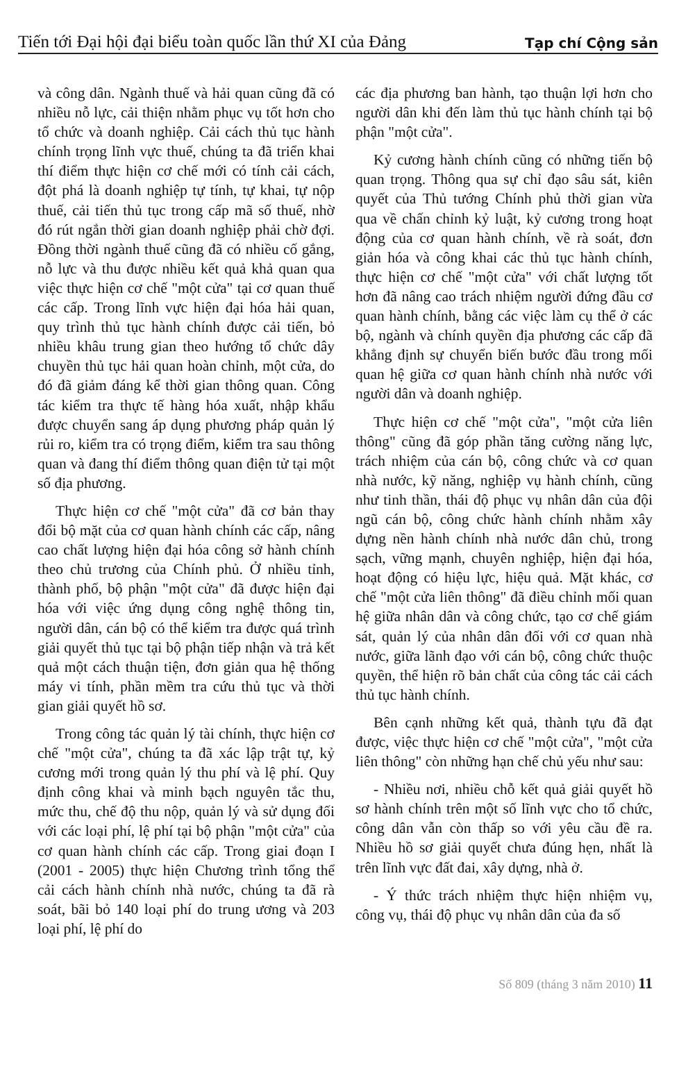Tiến tới Đại hội đại biểu toàn quốc lần thứ XI của Đảng Tạp chí Cộng sản
và công dân. Ngành thuế và hải quan cũng đã có nhiều nỗ lực, cải thiện nhằm phục vụ tốt hơn cho tổ chức và doanh nghiệp. Cải cách thủ tục hành chính trọng lĩnh vực thuế, chúng ta đã triển khai thí điểm thực hiện cơ chế mới có tính cải cách, đột phá là doanh nghiệp tự tính, tự khai, tự nộp thuế, cải tiến thủ tục trong cấp mã số thuế, nhờ đó rút ngắn thời gian doanh nghiệp phải chờ đợi. Đồng thời ngành thuế cũng đã có nhiều cố gắng, nỗ lực và thu được nhiều kết quả khả quan qua việc thực hiện cơ chế "một cửa" tại cơ quan thuế các cấp. Trong lĩnh vực hiện đại hóa hải quan, quy trình thủ tục hành chính được cải tiến, bỏ nhiều khâu trung gian theo hướng tổ chức dây chuyền thủ tục hải quan hoàn chỉnh, một cửa, do đó đã giảm đáng kể thời gian thông quan. Công tác kiểm tra thực tế hàng hóa xuất, nhập khẩu được chuyển sang áp dụng phương pháp quản lý rủi ro, kiểm tra có trọng điểm, kiểm tra sau thông quan và đang thí điểm thông quan điện tử tại một số địa phương.
Thực hiện cơ chế "một cửa" đã cơ bản thay đổi bộ mặt của cơ quan hành chính các cấp, nâng cao chất lượng hiện đại hóa công sở hành chính theo chủ trương của Chính phủ. Ở nhiều tỉnh, thành phố, bộ phận "một cửa" đã được hiện đại hóa với việc ứng dụng công nghệ thông tin, người dân, cán bộ có thể kiểm tra được quá trình giải quyết thủ tục tại bộ phận tiếp nhận và trả kết quả một cách thuận tiện, đơn giản qua hệ thống máy vi tính, phần mềm tra cứu thủ tục và thời gian giải quyết hồ sơ.
Trong công tác quản lý tài chính, thực hiện cơ chế "một cửa", chúng ta đã xác lập trật tự, kỷ cương mới trong quản lý thu phí và lệ phí. Quy định công khai và minh bạch nguyên tắc thu, mức thu, chế độ thu nộp, quản lý và sử dụng đối với các loại phí, lệ phí tại bộ phận "một cửa" của cơ quan hành chính các cấp. Trong giai đoạn I (2001 - 2005) thực hiện Chương trình tổng thể cải cách hành chính nhà nước, chúng ta đã rà soát, bãi bỏ 140 loại phí do trung ương và 203 loại phí, lệ phí do
các địa phương ban hành, tạo thuận lợi hơn cho người dân khi đến làm thủ tục hành chính tại bộ phận "một cửa".
Kỷ cương hành chính cũng có những tiến bộ quan trọng. Thông qua sự chỉ đạo sâu sát, kiên quyết của Thủ tướng Chính phủ thời gian vừa qua về chấn chỉnh kỷ luật, kỷ cương trong hoạt động của cơ quan hành chính, về rà soát, đơn giản hóa và công khai các thủ tục hành chính, thực hiện cơ chế "một cửa" với chất lượng tốt hơn đã nâng cao trách nhiệm người đứng đầu cơ quan hành chính, bằng các việc làm cụ thể ở các bộ, ngành và chính quyền địa phương các cấp đã khẳng định sự chuyển biến bước đầu trong mối quan hệ giữa cơ quan hành chính nhà nước với người dân và doanh nghiệp.
Thực hiện cơ chế "một cửa", "một cửa liên thông" cũng đã góp phần tăng cường năng lực, trách nhiệm của cán bộ, công chức và cơ quan nhà nước, kỹ năng, nghiệp vụ hành chính, cũng như tinh thần, thái độ phục vụ nhân dân của đội ngũ cán bộ, công chức hành chính nhằm xây dựng nền hành chính nhà nước dân chủ, trong sạch, vững mạnh, chuyên nghiệp, hiện đại hóa, hoạt động có hiệu lực, hiệu quả. Mặt khác, cơ chế "một cửa liên thông" đã điều chỉnh mối quan hệ giữa nhân dân và công chức, tạo cơ chế giám sát, quản lý của nhân dân đối với cơ quan nhà nước, giữa lãnh đạo với cán bộ, công chức thuộc quyền, thể hiện rõ bản chất của công tác cải cách thủ tục hành chính.
Bên cạnh những kết quả, thành tựu đã đạt được, việc thực hiện cơ chế "một cửa", "một cửa liên thông" còn những hạn chế chủ yếu như sau:
- Nhiều nơi, nhiều chỗ kết quả giải quyết hồ sơ hành chính trên một số lĩnh vực cho tổ chức, công dân vẫn còn thấp so với yêu cầu đề ra. Nhiều hồ sơ giải quyết chưa đúng hẹn, nhất là trên lĩnh vực đất đai, xây dựng, nhà ở.
- Ý thức trách nhiệm thực hiện nhiệm vụ, công vụ, thái độ phục vụ nhân dân của đa số
Số 809 (tháng 3 năm 2010) 11